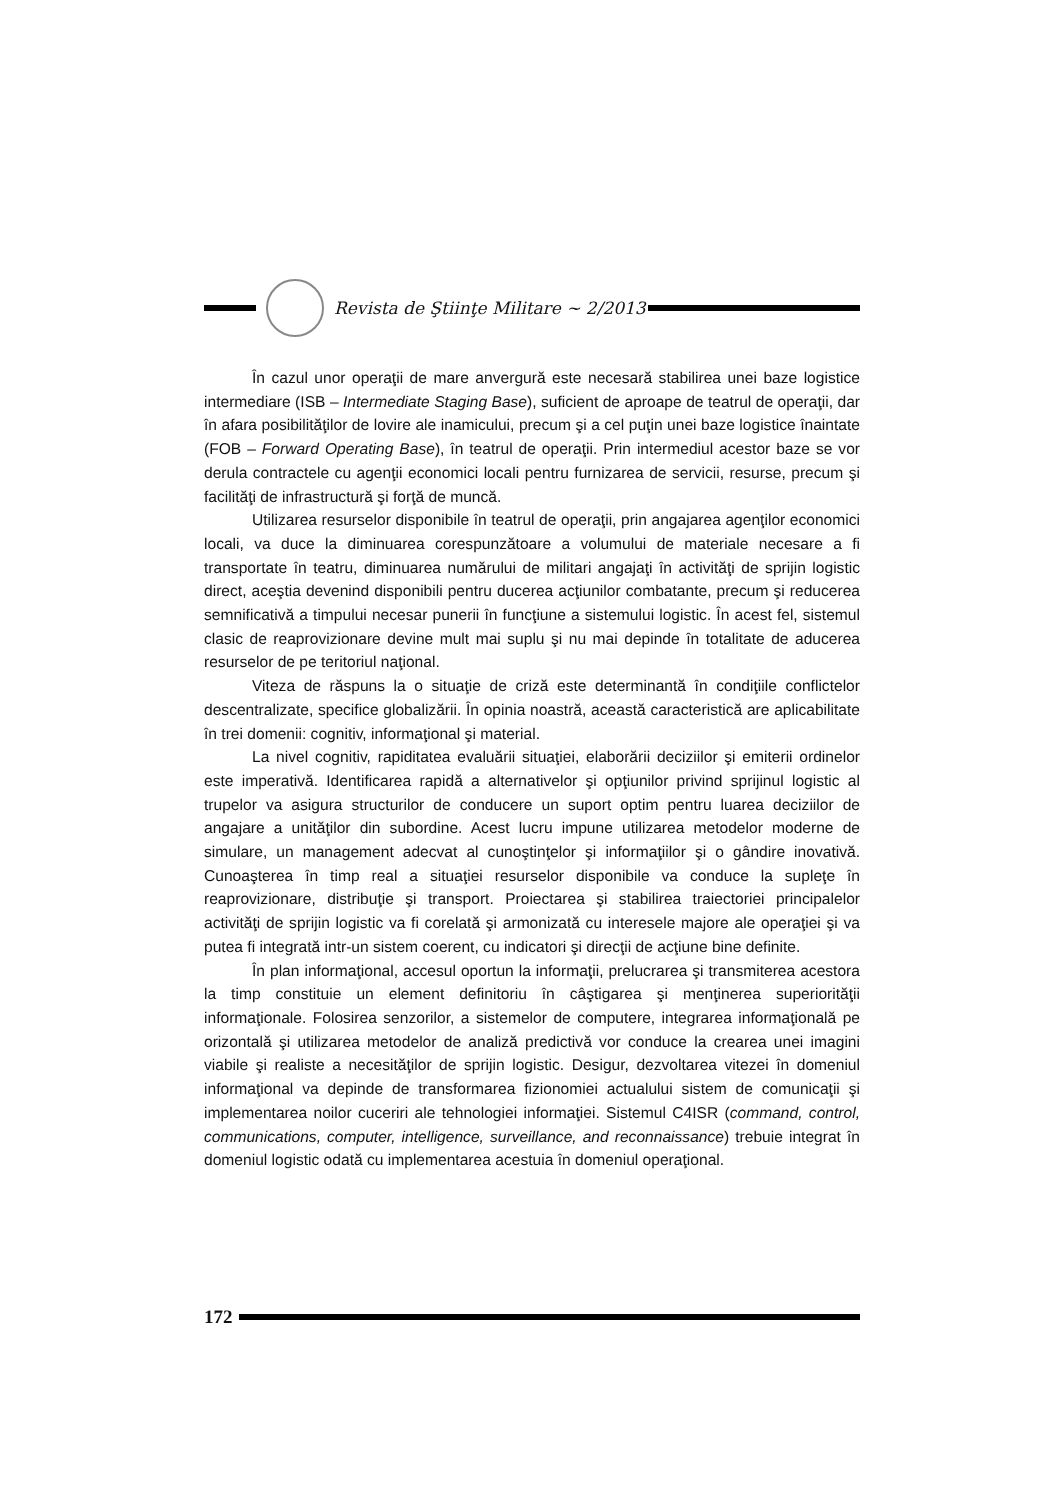Revista de Ştiinţe Militare ~ 2/2013
În cazul unor operaţii de mare anvergură este necesară stabilirea unei baze logistice intermediare (ISB – Intermediate Staging Base), suficient de aproape de teatrul de operaţii, dar în afara posibilităţilor de lovire ale inamicului, precum şi a cel puţin unei baze logistice înaintate (FOB – Forward Operating Base), în teatrul de operaţii. Prin intermediul acestor baze se vor derula contractele cu agenţii economici locali pentru furnizarea de servicii, resurse, precum şi facilităţi de infrastructură şi forţă de muncă.
Utilizarea resurselor disponibile în teatrul de operaţii, prin angajarea agenţilor economici locali, va duce la diminuarea corespunzătoare a volumului de materiale necesare a fi transportate în teatru, diminuarea numărului de militari angajaţi în activităţi de sprijin logistic direct, aceştia devenind disponibili pentru ducerea acţiunilor combatante, precum şi reducerea semnificativă a timpului necesar punerii în funcţiune a sistemului logistic. În acest fel, sistemul clasic de reaprovizionare devine mult mai suplu şi nu mai depinde în totalitate de aducerea resurselor de pe teritoriul naţional.
Viteza de răspuns la o situaţie de criză este determinantă în condiţiile conflictelor descentralizate, specifice globalizării. În opinia noastră, această caracteristică are aplicabilitate în trei domenii: cognitiv, informaţional şi material.
La nivel cognitiv, rapiditatea evaluării situaţiei, elaborării deciziilor şi emiterii ordinelor este imperativă. Identificarea rapidă a alternativelor şi opţiunilor privind sprijinul logistic al trupelor va asigura structurilor de conducere un suport optim pentru luarea deciziilor de angajare a unităţilor din subordine. Acest lucru impune utilizarea metodelor moderne de simulare, un management adecvat al cunoştinţelor şi informaţiilor şi o gândire inovativă. Cunoaşterea în timp real a situaţiei resurselor disponibile va conduce la supleţe în reaprovizionare, distribuţie şi transport. Proiectarea şi stabilirea traiectoriei principalelor activităţi de sprijin logistic va fi corelată şi armonizată cu interesele majore ale operaţiei şi va putea fi integrată intr-un sistem coerent, cu indicatori şi direcţii de acţiune bine definite.
În plan informaţional, accesul oportun la informaţii, prelucrarea şi transmiterea acestora la timp constituie un element definitoriu în câştigarea şi menţinerea superiorităţii informaţionale. Folosirea senzorilor, a sistemelor de computere, integrarea informaţională pe orizontală şi utilizarea metodelor de analiză predictivă vor conduce la crearea unei imagini viabile şi realiste a necesităţilor de sprijin logistic. Desigur, dezvoltarea vitezei în domeniul informaţional va depinde de transformarea fizionomiei actualului sistem de comunicaţii şi implementarea noilor cuceriri ale tehnologiei informaţiei. Sistemul C4ISR (command, control, communications, computer, intelligence, surveillance, and reconnaissance) trebuie integrat în domeniul logistic odată cu implementarea acestuia în domeniul operaţional.
172